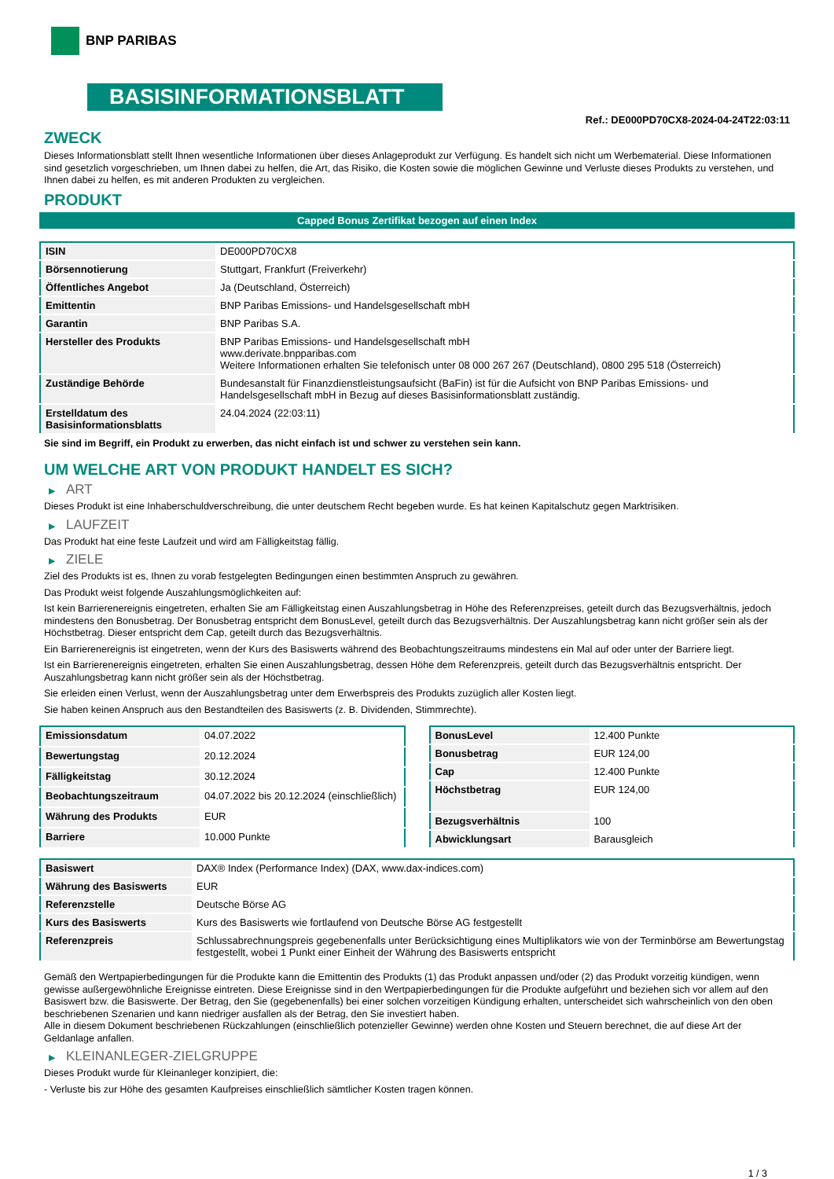BNP PARIBAS
BASISINFORMATIONSBLATT
Ref.: DE000PD70CX8-2024-04-24T22:03:11
ZWECK
Dieses Informationsblatt stellt Ihnen wesentliche Informationen über dieses Anlageprodukt zur Verfügung. Es handelt sich nicht um Werbematerial. Diese Informationen sind gesetzlich vorgeschrieben, um Ihnen dabei zu helfen, die Art, das Risiko, die Kosten sowie die möglichen Gewinne und Verluste dieses Produkts zu verstehen, und Ihnen dabei zu helfen, es mit anderen Produkten zu vergleichen.
PRODUKT
Capped Bonus Zertifikat bezogen auf einen Index
| ISIN | DE000PD70CX8 |
| Börsennotierung | Stuttgart, Frankfurt (Freiverkehr) |
| Öffentliches Angebot | Ja (Deutschland, Österreich) |
| Emittentin | BNP Paribas Emissions- und Handelsgesellschaft mbH |
| Garantin | BNP Paribas S.A. |
| Hersteller des Produkts | BNP Paribas Emissions- und Handelsgesellschaft mbH www.derivate.bnpparibas.com Weitere Informationen erhalten Sie telefonisch unter 08 000 267 267 (Deutschland), 0800 295 518 (Österreich) |
| Zuständige Behörde | Bundesanstalt für Finanzdienstleistungsaufsicht (BaFin) ist für die Aufsicht von BNP Paribas Emissions- und Handelsgesellschaft mbH in Bezug auf dieses Basisinformationsblatt zuständig. |
| Erstelldatum des Basisinformationsblatts | 24.04.2024 (22:03:11) |
Sie sind im Begriff, ein Produkt zu erwerben, das nicht einfach ist und schwer zu verstehen sein kann.
UM WELCHE ART VON PRODUKT HANDELT ES SICH?
▶ ART
Dieses Produkt ist eine Inhaberschuldverschreibung, die unter deutschem Recht begeben wurde. Es hat keinen Kapitalschutz gegen Marktrisiken.
▶ LAUFZEIT
Das Produkt hat eine feste Laufzeit und wird am Fälligkeitstag fällig.
▶ ZIELE
Ziel des Produkts ist es, Ihnen zu vorab festgelegten Bedingungen einen bestimmten Anspruch zu gewähren.
Das Produkt weist folgende Auszahlungsmöglichkeiten auf:
Ist kein Barrierenereignis eingetreten, erhalten Sie am Fälligkeitstag einen Auszahlungsbetrag in Höhe des Referenzpreises, geteilt durch das Bezugsverhältnis, jedoch mindestens den Bonusbetrag. Der Bonusbetrag entspricht dem BonusLevel, geteilt durch das Bezugsverhältnis. Der Auszahlungsbetrag kann nicht größer sein als der Höchstbetrag. Dieser entspricht dem Cap, geteilt durch das Bezugsverhältnis.
Ein Barrierenereignis ist eingetreten, wenn der Kurs des Basiswerts während des Beobachtungszeitraums mindestens ein Mal auf oder unter der Barriere liegt.
Ist ein Barrierenereignis eingetreten, erhalten Sie einen Auszahlungsbetrag, dessen Höhe dem Referenzpreis, geteilt durch das Bezugsverhältnis entspricht. Der Auszahlungsbetrag kann nicht größer sein als der Höchstbetrag.
Sie erleiden einen Verlust, wenn der Auszahlungsbetrag unter dem Erwerbspreis des Produkts zuzüglich aller Kosten liegt.
Sie haben keinen Anspruch aus den Bestandteilen des Basiswerts (z. B. Dividenden, Stimmrechte).
| Emissionsdatum | 04.07.2022 |
| Bewertungstag | 20.12.2024 |
| Fälligkeitstag | 30.12.2024 |
| Beobachtungszeitraum | 04.07.2022 bis 20.12.2024 (einschließlich) |
| Währung des Produkts | EUR |
| Barriere | 10.000 Punkte |
| BonusLevel | 12.400 Punkte |
| Bonusbetrag | EUR 124,00 |
| Cap | 12.400 Punkte |
| Höchstbetrag | EUR 124,00 |
| Bezugsverhältnis | 100 |
| Abwicklungsart | Barausgleich |
| Basiswert | DAX® Index (Performance Index) (DAX, www.dax-indices.com) |
| Währung des Basiswerts | EUR |
| Referenzstelle | Deutsche Börse AG |
| Kurs des Basiswerts | Kurs des Basiswerts wie fortlaufend von Deutsche Börse AG festgestellt |
| Referenzpreis | Schlussabrechnungspreis gegebenenfalls unter Berücksichtigung eines Multiplikators wie von der Terminbörse am Bewertungstag festgestellt, wobei 1 Punkt einer Einheit der Währung des Basiswerts entspricht |
Gemäß den Wertpapierbedingungen für die Produkte kann die Emittentin des Produkts (1) das Produkt anpassen und/oder (2) das Produkt vorzeitig kündigen, wenn gewisse außergewöhnliche Ereignisse eintreten. Diese Ereignisse sind in den Wertpapierbedingungen für die Produkte aufgeführt und beziehen sich vor allem auf den Basiswert bzw. die Basiswerte. Der Betrag, den Sie (gegebenenfalls) bei einer solchen vorzeitigen Kündigung erhalten, unterscheidet sich wahrscheinlich von den oben beschriebenen Szenarien und kann niedriger ausfallen als der Betrag, den Sie investiert haben.
Alle in diesem Dokument beschriebenen Rückzahlungen (einschließlich potenzieller Gewinne) werden ohne Kosten und Steuern berechnet, die auf diese Art der Geldanlage anfallen.
▶ KLEINANLEGER-ZIELGRUPPE
Dieses Produkt wurde für Kleinanleger konzipiert, die:
- Verluste bis zur Höhe des gesamten Kaufpreises einschließlich sämtlicher Kosten tragen können.
1 / 3